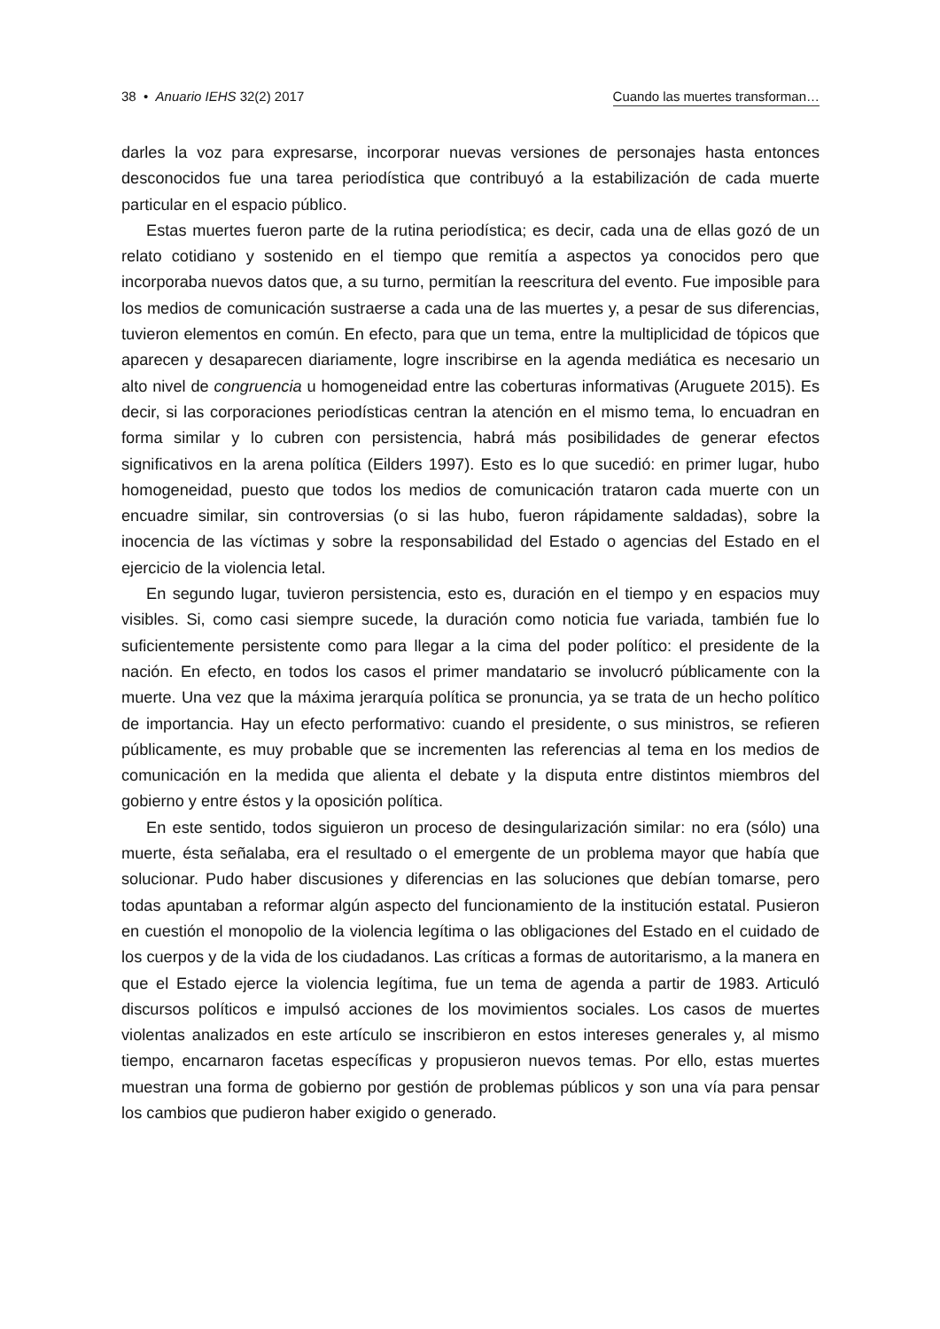38 • Anuario IEHS 32(2) 2017 Cuando las muertes transforman…
darles la voz para expresarse, incorporar nuevas versiones de personajes hasta entonces desconocidos fue una tarea periodística que contribuyó a la estabilización de cada muerte particular en el espacio público.
Estas muertes fueron parte de la rutina periodística; es decir, cada una de ellas gozó de un relato cotidiano y sostenido en el tiempo que remitía a aspectos ya conocidos pero que incorporaba nuevos datos que, a su turno, permitían la reescritura del evento. Fue imposible para los medios de comunicación sustraerse a cada una de las muertes y, a pesar de sus diferencias, tuvieron elementos en común. En efecto, para que un tema, entre la multiplicidad de tópicos que aparecen y desaparecen diariamente, logre inscribirse en la agenda mediática es necesario un alto nivel de congruencia u homogeneidad entre las coberturas informativas (Aruguete 2015). Es decir, si las corporaciones periodísticas centran la atención en el mismo tema, lo encuadran en forma similar y lo cubren con persistencia, habrá más posibilidades de generar efectos significativos en la arena política (Eilders 1997). Esto es lo que sucedió: en primer lugar, hubo homogeneidad, puesto que todos los medios de comunicación trataron cada muerte con un encuadre similar, sin controversias (o si las hubo, fueron rápidamente saldadas), sobre la inocencia de las víctimas y sobre la responsabilidad del Estado o agencias del Estado en el ejercicio de la violencia letal.
En segundo lugar, tuvieron persistencia, esto es, duración en el tiempo y en espacios muy visibles. Si, como casi siempre sucede, la duración como noticia fue variada, también fue lo suficientemente persistente como para llegar a la cima del poder político: el presidente de la nación. En efecto, en todos los casos el primer mandatario se involucró públicamente con la muerte. Una vez que la máxima jerarquía política se pronuncia, ya se trata de un hecho político de importancia. Hay un efecto performativo: cuando el presidente, o sus ministros, se refieren públicamente, es muy probable que se incrementen las referencias al tema en los medios de comunicación en la medida que alienta el debate y la disputa entre distintos miembros del gobierno y entre éstos y la oposición política.
En este sentido, todos siguieron un proceso de desingularización similar: no era (sólo) una muerte, ésta señalaba, era el resultado o el emergente de un problema mayor que había que solucionar. Pudo haber discusiones y diferencias en las soluciones que debían tomarse, pero todas apuntaban a reformar algún aspecto del funcionamiento de la institución estatal. Pusieron en cuestión el monopolio de la violencia legítima o las obligaciones del Estado en el cuidado de los cuerpos y de la vida de los ciudadanos. Las críticas a formas de autoritarismo, a la manera en que el Estado ejerce la violencia legítima, fue un tema de agenda a partir de 1983. Articuló discursos políticos e impulsó acciones de los movimientos sociales. Los casos de muertes violentas analizados en este artículo se inscribieron en estos intereses generales y, al mismo tiempo, encarnaron facetas específicas y propusieron nuevos temas. Por ello, estas muertes muestran una forma de gobierno por gestión de problemas públicos y son una vía para pensar los cambios que pudieron haber exigido o generado.